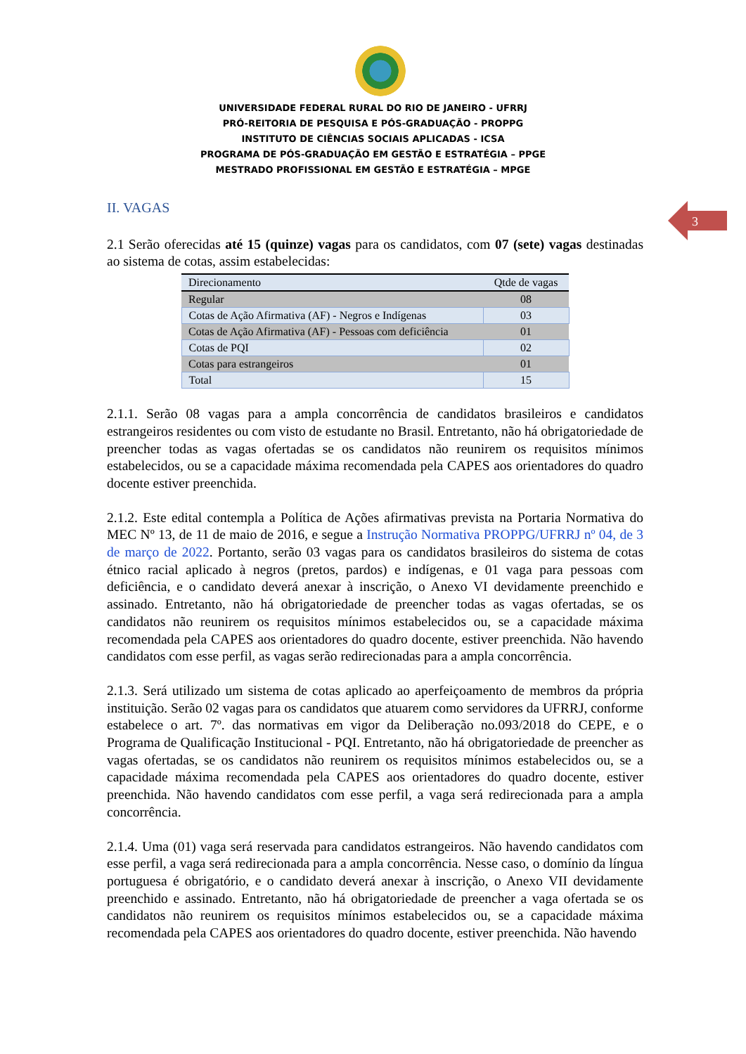UNIVERSIDADE FEDERAL RURAL DO RIO DE JANEIRO - UFRRJ
PRÓ-REITORIA DE PESQUISA E PÓS-GRADUAÇÃO - PROPPG
INSTITUTO DE CIÊNCIAS SOCIAIS APLICADAS - ICSA
PROGRAMA DE PÓS-GRADUAÇÃO EM GESTÃO E ESTRATÉGIA – PPGE
MESTRADO PROFISSIONAL EM GESTÃO E ESTRATÉGIA – MPGE
3
II. VAGAS
2.1 Serão oferecidas até 15 (quinze) vagas para os candidatos, com 07 (sete) vagas destinadas ao sistema de cotas, assim estabelecidas:
| Direcionamento | Qtde de vagas |
| --- | --- |
| Regular | 08 |
| Cotas de Ação Afirmativa (AF) - Negros e Indígenas | 03 |
| Cotas de Ação Afirmativa (AF) - Pessoas com deficiência | 01 |
| Cotas de PQI | 02 |
| Cotas para estrangeiros | 01 |
| Total | 15 |
2.1.1. Serão 08 vagas para a ampla concorrência de candidatos brasileiros e candidatos estrangeiros residentes ou com visto de estudante no Brasil. Entretanto, não há obrigatoriedade de preencher todas as vagas ofertadas se os candidatos não reunirem os requisitos mínimos estabelecidos, ou se a capacidade máxima recomendada pela CAPES aos orientadores do quadro docente estiver preenchida.
2.1.2. Este edital contempla a Política de Ações afirmativas prevista na Portaria Normativa do MEC Nº 13, de 11 de maio de 2016, e segue a Instrução Normativa PROPPG/UFRRJ nº 04, de 3 de março de 2022. Portanto, serão 03 vagas para os candidatos brasileiros do sistema de cotas étnico racial aplicado à negros (pretos, pardos) e indígenas, e 01 vaga para pessoas com deficiência, e o candidato deverá anexar à inscrição, o Anexo VI devidamente preenchido e assinado. Entretanto, não há obrigatoriedade de preencher todas as vagas ofertadas, se os candidatos não reunirem os requisitos mínimos estabelecidos ou, se a capacidade máxima recomendada pela CAPES aos orientadores do quadro docente, estiver preenchida. Não havendo candidatos com esse perfil, as vagas serão redirecionadas para a ampla concorrência.
2.1.3. Será utilizado um sistema de cotas aplicado ao aperfeiçoamento de membros da própria instituição. Serão 02 vagas para os candidatos que atuarem como servidores da UFRRJ, conforme estabelece o art. 7º. das normativas em vigor da Deliberação no.093/2018 do CEPE, e o Programa de Qualificação Institucional - PQI. Entretanto, não há obrigatoriedade de preencher as vagas ofertadas, se os candidatos não reunirem os requisitos mínimos estabelecidos ou, se a capacidade máxima recomendada pela CAPES aos orientadores do quadro docente, estiver preenchida. Não havendo candidatos com esse perfil, a vaga será redirecionada para a ampla concorrência.
2.1.4. Uma (01) vaga será reservada para candidatos estrangeiros. Não havendo candidatos com esse perfil, a vaga será redirecionada para a ampla concorrência. Nesse caso, o domínio da língua portuguesa é obrigatório, e o candidato deverá anexar à inscrição, o Anexo VII devidamente preenchido e assinado. Entretanto, não há obrigatoriedade de preencher a vaga ofertada se os candidatos não reunirem os requisitos mínimos estabelecidos ou, se a capacidade máxima recomendada pela CAPES aos orientadores do quadro docente, estiver preenchida. Não havendo